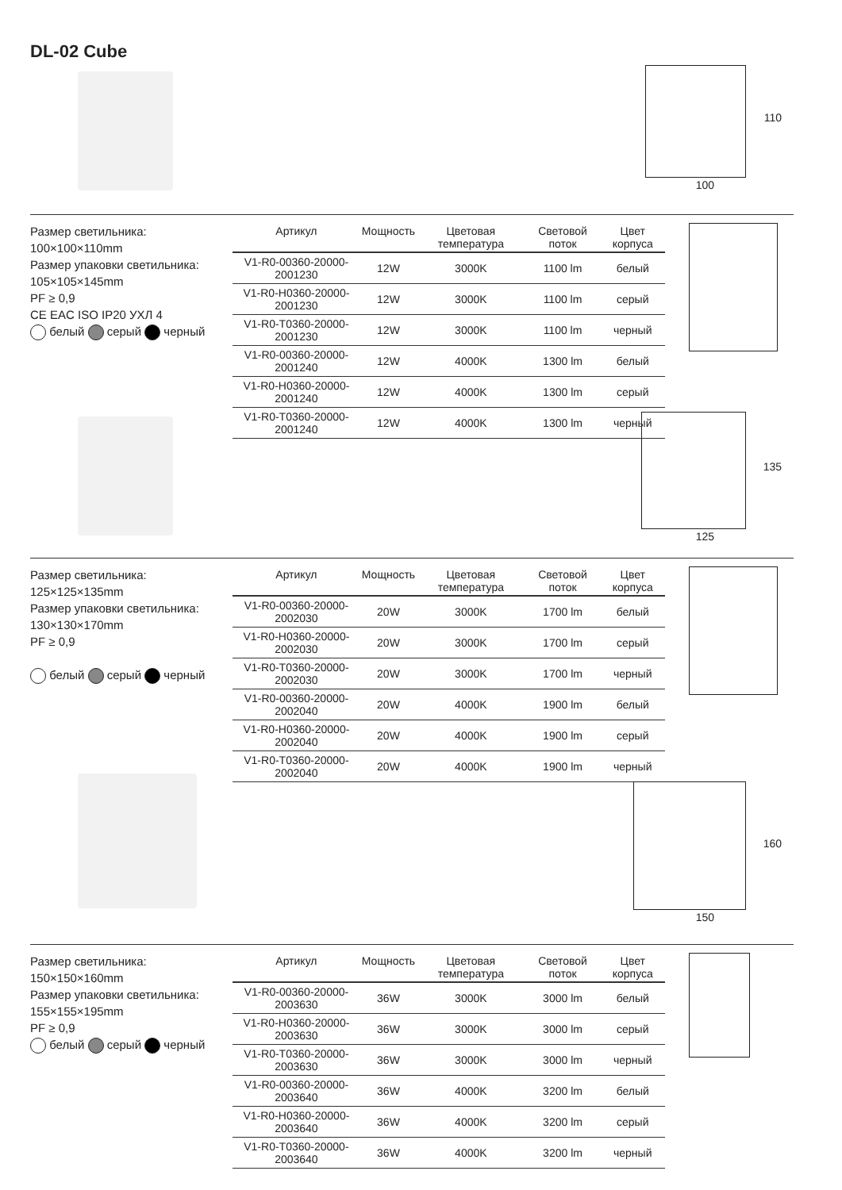DL-02 Cube
100
110
Размер светильника:
100×100×110mm
Размер упаковки светильника:
105×105×145mm
PF ≥ 0,9
CE EAC ISO IP20 УХЛ 4
белый серый черный
| Артикул | Мощность | Цветовая температура | Световой поток | Цвет корпуса |
| --- | --- | --- | --- | --- |
| V1-R0-00360-20000-2001230 | 12W | 3000K | 1100 lm | белый |
| V1-R0-H0360-20000-2001230 | 12W | 3000K | 1100 lm | серый |
| V1-R0-T0360-20000-2001230 | 12W | 3000K | 1100 lm | черный |
| V1-R0-00360-20000-2001240 | 12W | 4000K | 1300 lm | белый |
| V1-R0-H0360-20000-2001240 | 12W | 4000K | 1300 lm | серый |
| V1-R0-T0360-20000-2001240 | 12W | 4000K | 1300 lm | черный |
125
135
Размер светильника:
125×125×135mm
Размер упаковки светильника:
130×130×170mm
PF ≥ 0,9
белый серый черный
| Артикул | Мощность | Цветовая температура | Световой поток | Цвет корпуса |
| --- | --- | --- | --- | --- |
| V1-R0-00360-20000-2002030 | 20W | 3000K | 1700 lm | белый |
| V1-R0-H0360-20000-2002030 | 20W | 3000K | 1700 lm | серый |
| V1-R0-T0360-20000-2002030 | 20W | 3000K | 1700 lm | черный |
| V1-R0-00360-20000-2002040 | 20W | 4000K | 1900 lm | белый |
| V1-R0-H0360-20000-2002040 | 20W | 4000K | 1900 lm | серый |
| V1-R0-T0360-20000-2002040 | 20W | 4000K | 1900 lm | черный |
150
160
Размер светильника:
150×150×160mm
Размер упаковки светильника:
155×155×195mm
PF ≥ 0,9
белый серый черный
| Артикул | Мощность | Цветовая температура | Световой поток | Цвет корпуса |
| --- | --- | --- | --- | --- |
| V1-R0-00360-20000-2003630 | 36W | 3000K | 3000 lm | белый |
| V1-R0-H0360-20000-2003630 | 36W | 3000K | 3000 lm | серый |
| V1-R0-T0360-20000-2003630 | 36W | 3000K | 3000 lm | черный |
| V1-R0-00360-20000-2003640 | 36W | 4000K | 3200 lm | белый |
| V1-R0-H0360-20000-2003640 | 36W | 4000K | 3200 lm | серый |
| V1-R0-T0360-20000-2003640 | 36W | 4000K | 3200 lm | черный |